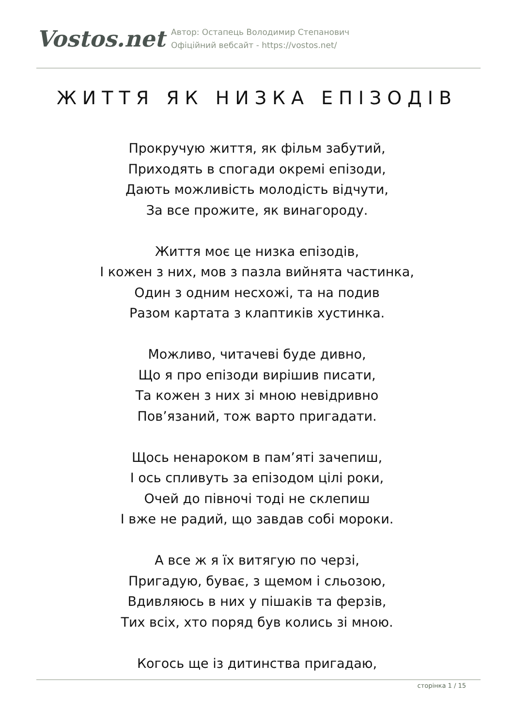Vostos.net
Автор: Остапець Володимир Степанович
Офіційний вебсайт - https://vostos.net/
ЖИТТЯ ЯК НИЗКА ЕПІЗОДІВ
Прокручую життя, як фільм забутий,
Приходять в спогади окремі епізоди,
Дають можливість молодість відчути,
За все прожите, як винагороду.
Життя моє це низка епізодів,
І кожен з них, мов з пазла вийнята частинка,
Один з одним несхожі, та на подив
Разом картата з клаптиків хустинка.
Можливо, читачеві буде дивно,
Що я про епізоди вирішив писати,
Та кожен з них зі мною невідривно
Пов’язаний, тож варто пригадати.
Щось ненароком в пам’яті зачепиш,
І ось спливуть за епізодом цілі роки,
Очей до півночі тоді не склепиш
І вже не радий, що завдав собі мороки.
А все ж я їх витягую по черзі,
Пригадую, буває, з щемом і сльозою,
Вдивляюсь в них у пішаків та ферзів,
Тих всіх, хто поряд був колись зі мною.
Когось ще із дитинства пригадаю,
сторінка 1 / 15